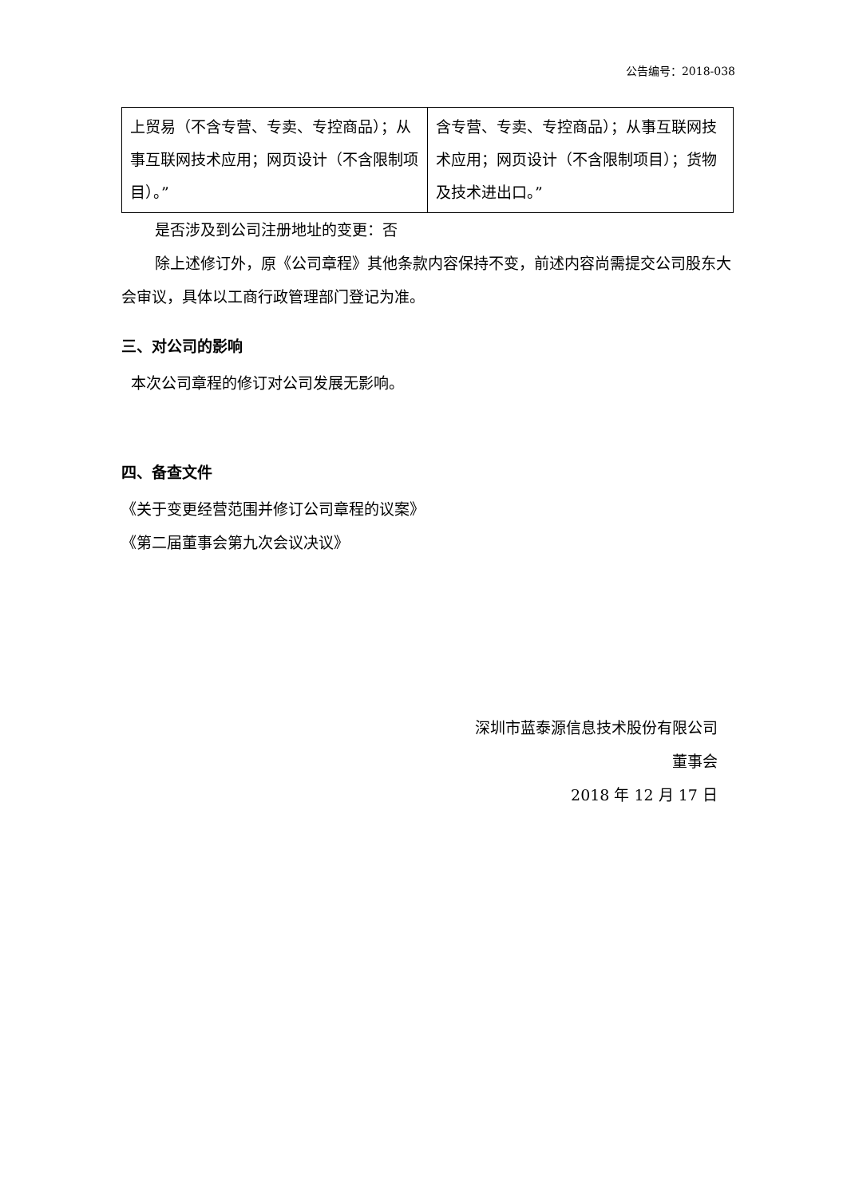公告编号：2018-038
| 上贸易（不含专营、专卖、专控商品）；从事互联网技术应用；网页设计（不含限制项目）。” | 含专营、专卖、专控商品）；从事互联网技术应用；网页设计（不含限制项目）；货物及技术进出口。” |
是否涉及到公司注册地址的变更：否
除上述修订外，原《公司章程》其他条款内容保持不变，前述内容尚需提交公司股东大会审议，具体以工商行政管理部门登记为准。
三、对公司的影响
本次公司章程的修订对公司发展无影响。
四、备查文件
《关于变更经营范围并修订公司章程的议案》
《第二届董事会第九次会议决议》
深圳市蓝泰源信息技术股份有限公司
董事会
2018 年 12 月 17 日